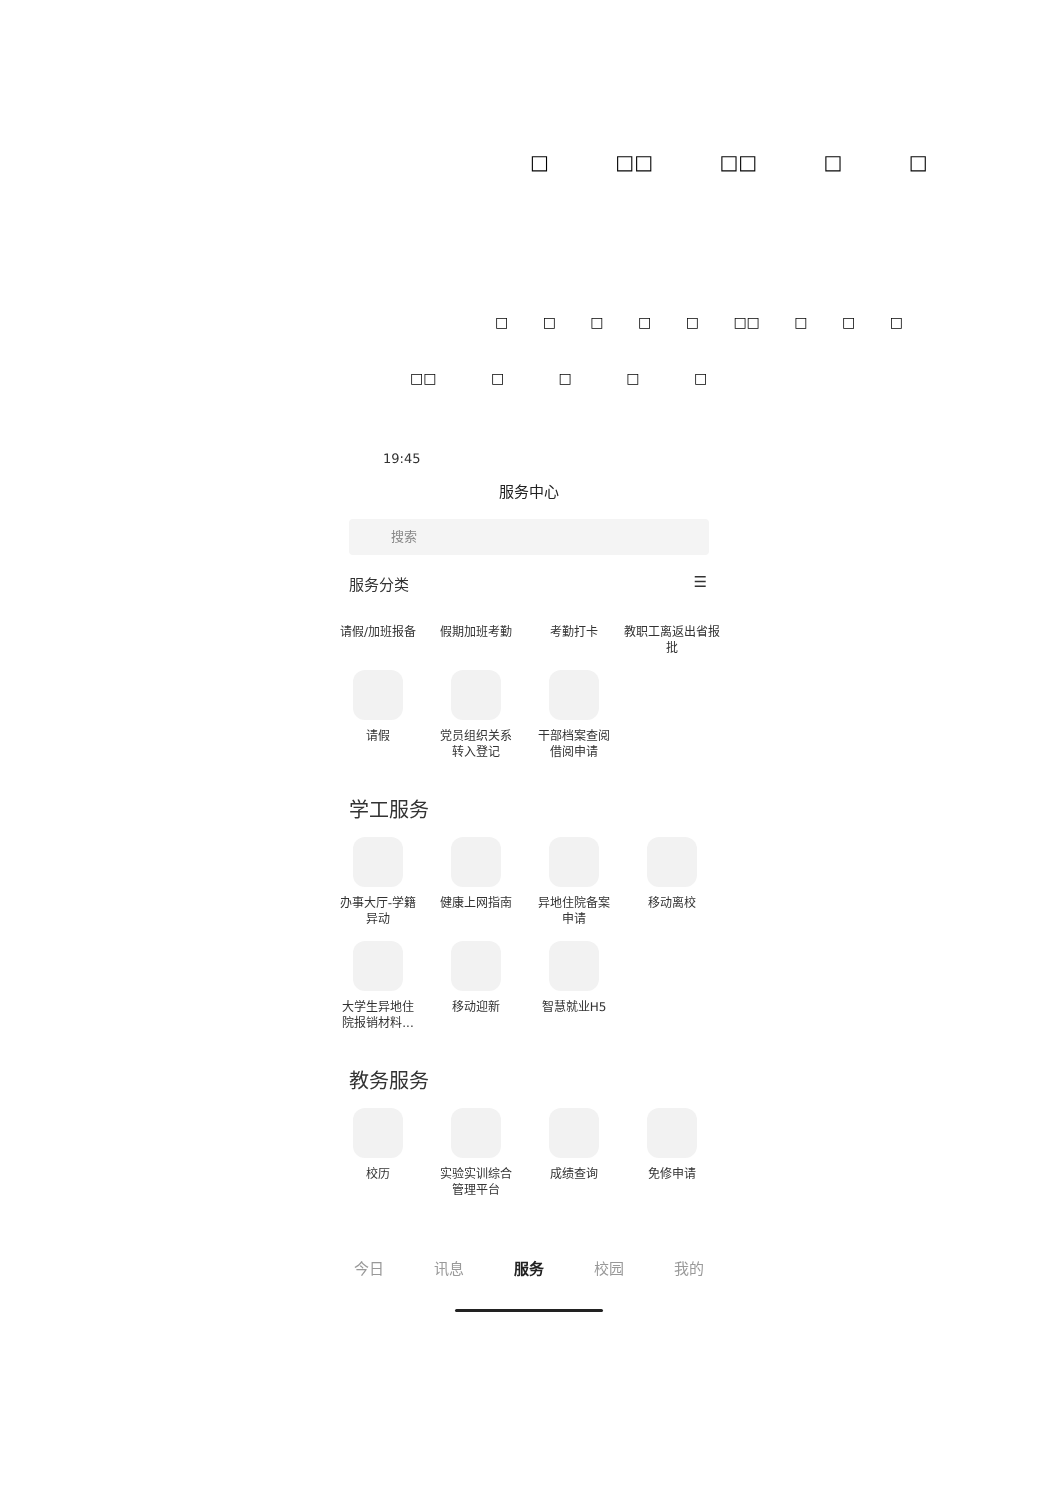□ □□ □□ □ □
□ □ □ □ □ □□ □ □ □
□□ □ □ □ □
19:45
服务中心
搜索
服务分类 ☰
请假/加班报备
假期加班考勤
考勤打卡
教职工离返出省报批
请假
党员组织关系
转入登记
干部档案查阅
借阅申请
学工服务
办事大厅-学籍
异动
健康上网指南
异地住院备案
申请
移动离校
大学生异地住
院报销材料...
移动迎新
智慧就业H5
教务服务
校历
实验实训综合
管理平台
成绩查询
免修申请
今日 讯息 服务 校园 我的